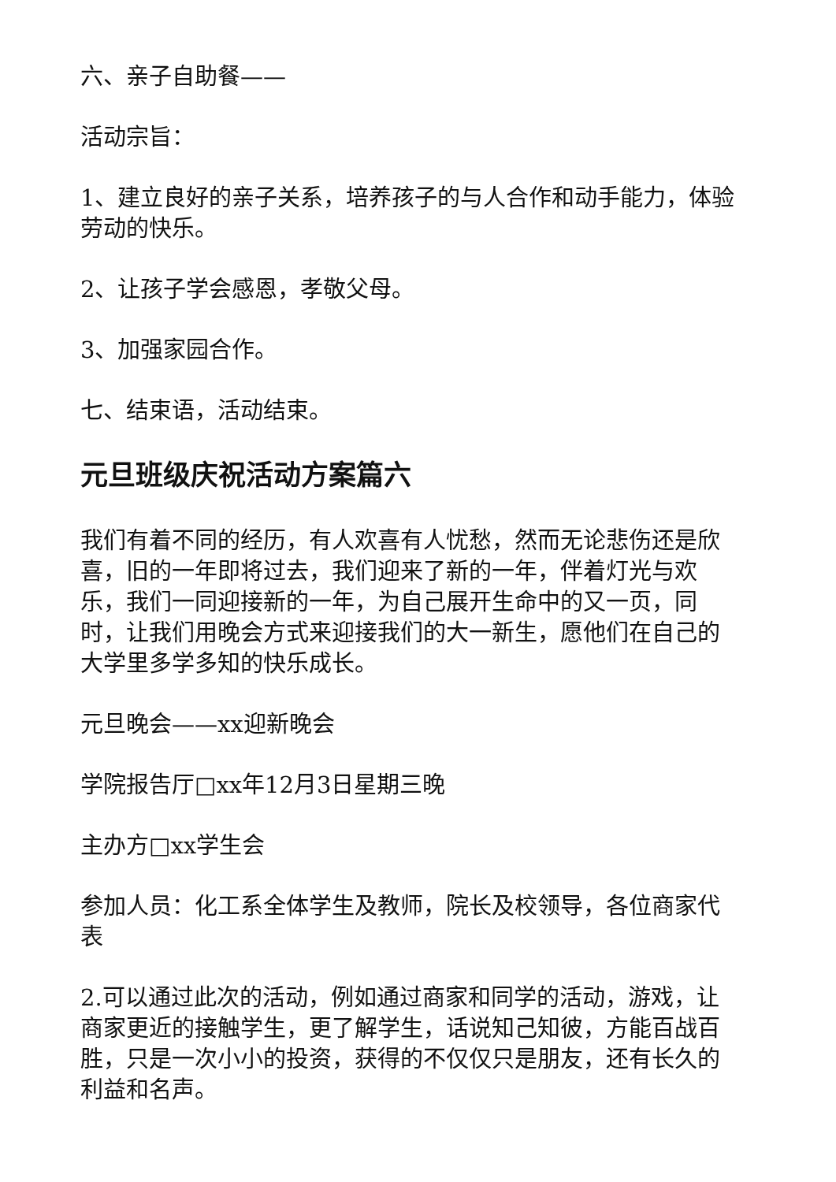六、亲子自助餐——
活动宗旨：
1、建立良好的亲子关系，培养孩子的与人合作和动手能力，体验劳动的快乐。
2、让孩子学会感恩，孝敬父母。
3、加强家园合作。
七、结束语，活动结束。
元旦班级庆祝活动方案篇六
我们有着不同的经历，有人欢喜有人忧愁，然而无论悲伤还是欣喜，旧的一年即将过去，我们迎来了新的一年，伴着灯光与欢乐，我们一同迎接新的一年，为自己展开生命中的又一页，同时，让我们用晚会方式来迎接我们的大一新生，愿他们在自己的大学里多学多知的快乐成长。
元旦晚会——xx迎新晚会
学院报告厅□xx年12月3日星期三晚
主办方□xx学生会
参加人员：化工系全体学生及教师，院长及校领导，各位商家代表
2.可以通过此次的活动，例如通过商家和同学的活动，游戏，让商家更近的接触学生，更了解学生，话说知己知彼，方能百战百胜，只是一次小小的投资，获得的不仅仅只是朋友，还有长久的利益和名声。